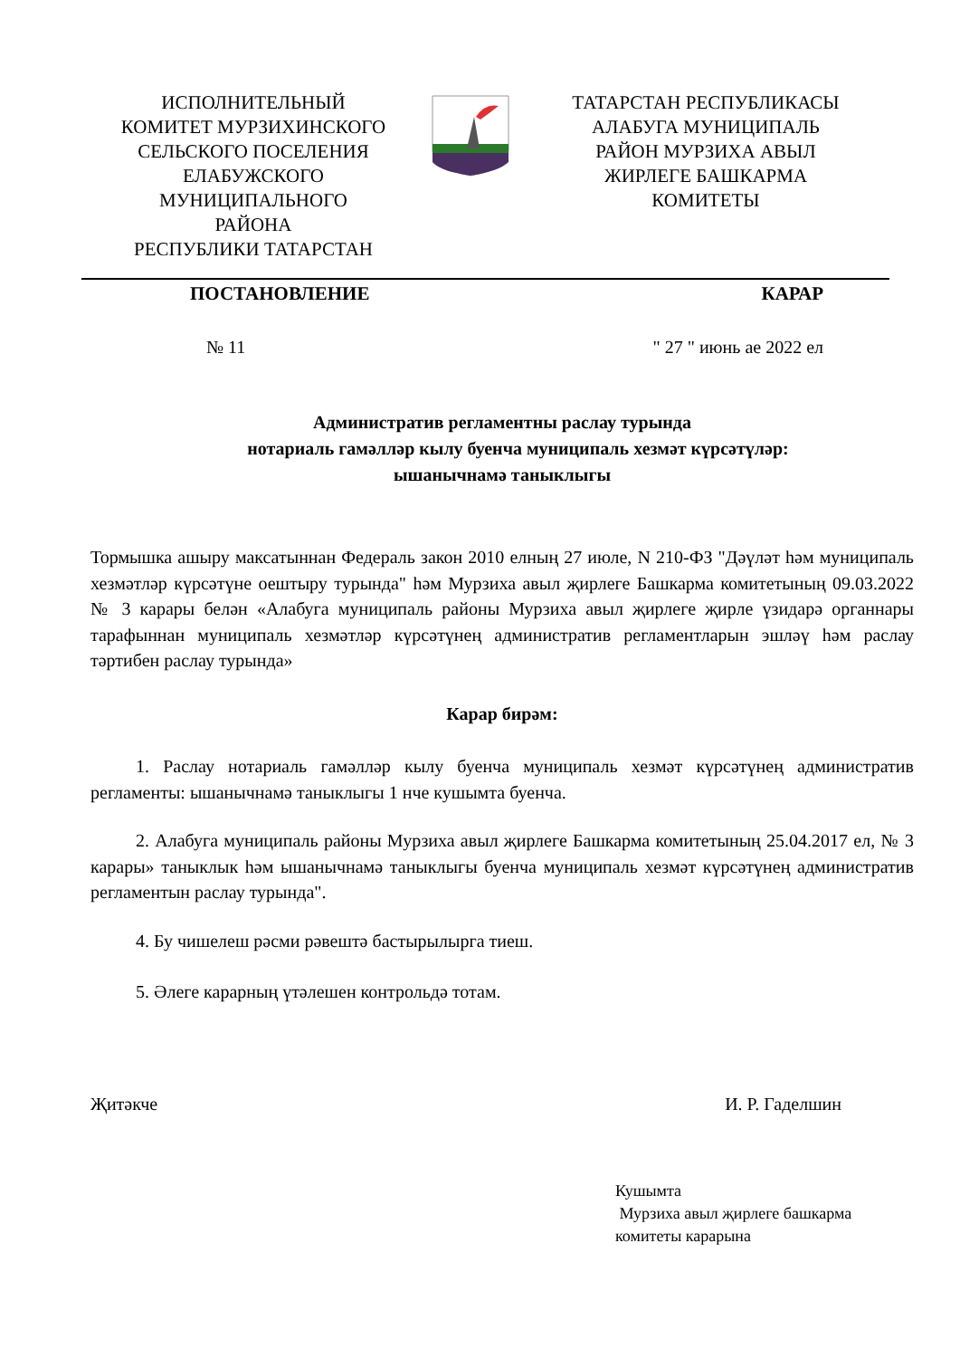ИСПОЛНИТЕЛЬНЫЙ
КОМИТЕТ МУРЗИХИНСКОГО
СЕЛЬСКОГО ПОСЕЛЕНИЯ
ЕЛАБУЖСКОГО
МУНИЦИПАЛЬНОГО
РАЙОНА
РЕСПУБЛИКИ ТАТАРСТАН
ТАТАРСТАН РЕСПУБЛИКАСЫ
АЛАБУГА МУНИЦИПАЛЬ
РАЙОН МУРЗИХА АВЫЛ
ЖИРЛЕГЕ БАШКАРМА
КОМИТЕТЫ
ПОСТАНОВЛЕНИЕ КАРАР
№ 11 " 27 " июнь ае 2022 ел
Административ регламентны раслау турында
нотариаль гамәлләр кылу буенча муниципаль хезмәт күрсәтүләр:
ышанычнамә таныклыгы
Тормышка ашыру максатыннан Федераль закон 2010 елның 27 июле, N 210-ФЗ "Дәүләт һәм муниципаль хезмәтләр күрсәтүне оештыру турында" һәм Мурзиха авыл җирлеге Башкарма комитетының 09.03.2022 № 3 карары белән «Алабуга муниципаль районы Мурзиха авыл җирлеге җирле үзидарә органнары тарафыннан муниципаль хезмәтләр күрсәтүнең административ регламентларын эшләү һәм раслау тәртибен раслау турында»
Карар бирәм:
1. Раслау нотариаль гамәлләр кылу буенча муниципаль хезмәт күрсәтүнең административ регламенты: ышанычнамә таныклыгы 1 нче кушымта буенча.
2. Алабуга муниципаль районы Мурзиха авыл җирлеге Башкарма комитетының 25.04.2017 ел, № 3 карары» таныклык һәм ышанычнамә таныклыгы буенча муниципаль хезмәт күрсәтүнең административ регламентын раслау турында".
4. Бу чишелеш рәсми рәвештә бастырылырга тиеш.
5. Әлеге карарның үтәлешен контрольдә тотам.
Җитәкче И. Р. Гаделшин
Кушымта
Мурзиха авыл җирлеге башкарма
комитеты карарына